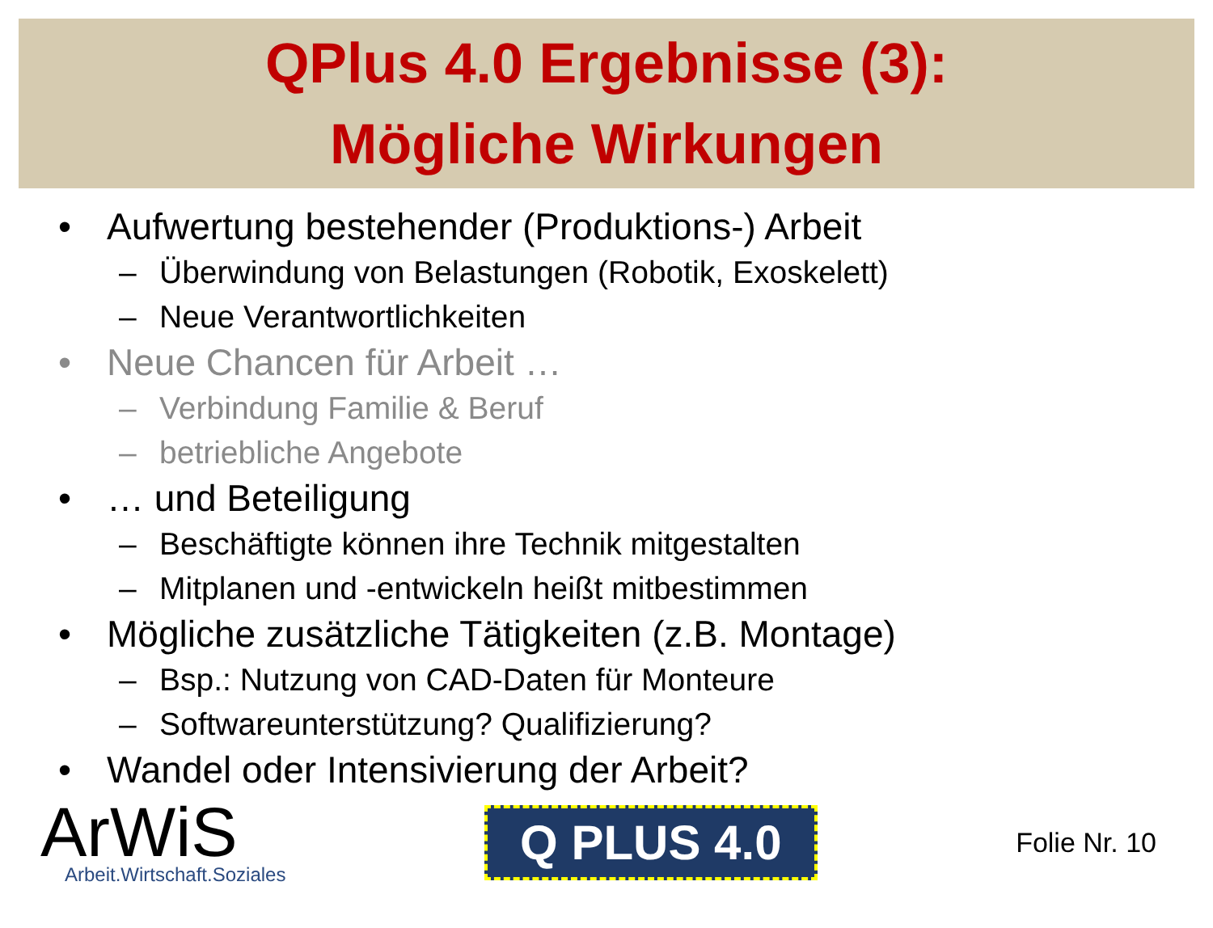QPlus 4.0 Ergebnisse (3):
Mögliche Wirkungen
• Aufwertung bestehender (Produktions-) Arbeit
– Überwindung von Belastungen (Robotik, Exoskelett)
– Neue Verantwortlichkeiten
• Neue Chancen für Arbeit …
– Verbindung Familie & Beruf
– betriebliche Angebote
• … und Beteiligung
– Beschäftigte können ihre Technik mitgestalten
– Mitplanen und -entwickeln heißt mitbestimmen
• Mögliche zusätzliche Tätigkeiten (z.B. Montage)
– Bsp.: Nutzung von CAD-Daten für Monteure
– Softwareunterstützung? Qualifizierung?
• Wandel oder Intensivierung der Arbeit?
ArWiS
Arbeit.Wirtschaft.Soziales
Q PLUS 4.0
Folie Nr. 10